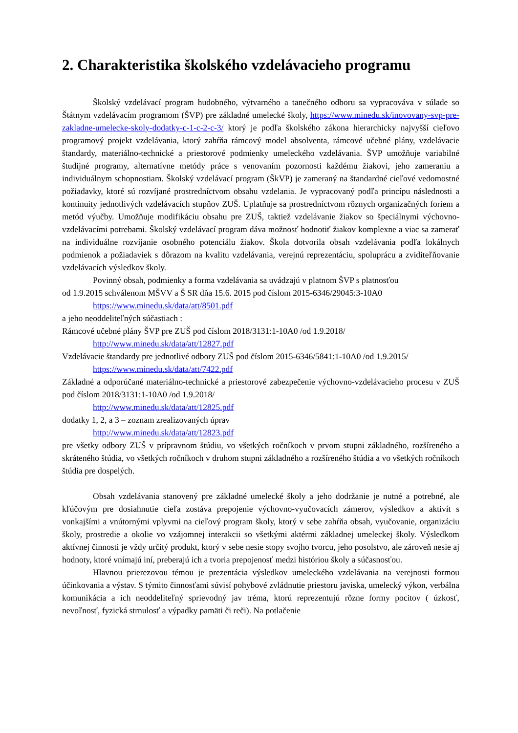2. Charakteristika školského vzdelávacieho programu
Školský vzdelávací program hudobného, výtvarného a tanečného odboru sa vypracováva v súlade so Štátnym vzdelávacím programom (ŠVP) pre základné umelecké školy, https://www.minedu.sk/inovovany-svp-pre-zakladne-umelecke-skoly-dodatky-c-1-c-2-c-3/ ktorý je podľa školského zákona hierarchicky najvyšší cieľovo programový projekt vzdelávania, ktorý zahŕňa rámcový model absolventa, rámcové učebné plány, vzdelávacie štandardy, materiálno-technické a priestorové podmienky umeleckého vzdelávania. ŠVP umožňuje variabilné študijné programy, alternatívne metódy práce s venovaním pozornosti každému žiakovi, jeho zameraniu a individuálnym schopnostiam. Školský vzdelávací program (ŠkVP) je zameraný na štandardné cieľové vedomostné požiadavky, ktoré sú rozvíjané prostredníctvom obsahu vzdelania. Je vypracovaný podľa princípu následnosti a kontinuity jednotlivých vzdelávacích stupňov ZUŠ. Uplatňuje sa prostredníctvom rôznych organizačných foriem a metód výučby. Umožňuje modifikáciu obsahu pre ZUŠ, taktiež vzdelávanie žiakov so špeciálnymi výchovno-vzdelávacími potrebami. Školský vzdelávací program dáva možnosť hodnotiť žiakov komplexne a viac sa zamerať na individuálne rozvíjanie osobného potenciálu žiakov. Škola dotvorila obsah vzdelávania podľa lokálnych podmienok a požiadaviek s dôrazom na kvalitu vzdelávania, verejnú reprezentáciu, spoluprácu a zviditeľňovanie vzdelávacích výsledkov školy.
Povinný obsah, podmienky a forma vzdelávania sa uvádzajú v platnom ŠVP s platnosťou
od 1.9.2015 schválenom MŠVV a Š SR dňa 15.6. 2015 pod číslom 2015-6346/29045:3-10A0
https://www.minedu.sk/data/att/8501.pdf
a jeho neoddeliteľných súčastiach :
Rámcové učebné plány ŠVP pre ZUŠ pod číslom 2018/3131:1-10A0 /od 1.9.2018/
http://www.minedu.sk/data/att/12827.pdf
Vzdelávacie štandardy pre jednotlivé odbory ZUŠ pod číslom 2015-6346/5841:1-10A0 /od 1.9.2015/
https://www.minedu.sk/data/att/7422.pdf
Základné a odporúčané materiálno-technické a priestorové zabezpečenie výchovno-vzdelávacieho procesu v ZUŠ pod číslom 2018/3131:1-10A0 /od 1.9.2018/
http://www.minedu.sk/data/att/12825.pdf
dodatky 1, 2, a 3 – zoznam zrealizovaných úprav
http://www.minedu.sk/data/att/12823.pdf
pre všetky odbory ZUŠ v prípravnom štúdiu, vo všetkých ročníkoch v prvom stupni základného, rozšíreného a skráteného štúdia, vo všetkých ročníkoch v druhom stupni základného a rozšíreného štúdia a vo všetkých ročníkoch štúdia pre dospelých.
Obsah vzdelávania stanovený pre základné umelecké školy a jeho dodržanie je nutné a potrebné, ale kľúčovým pre dosiahnutie cieľa zostáva prepojenie výchovno-vyučovacích zámerov, výsledkov a aktivít s vonkajšími a vnútornými vplyvmi na cieľový program školy, ktorý v sebe zahŕňa obsah, vyučovanie, organizáciu školy, prostredie a okolie vo vzájomnej interakcii so všetkými aktérmi základnej umeleckej školy. Výsledkom aktívnej činnosti je vždy určitý produkt, ktorý v sebe nesie stopy svojho tvorcu, jeho posolstvo, ale zároveň nesie aj hodnoty, ktoré vnímajú iní, preberajú ich a tvoria prepojenosť medzi históriou školy a súčasnosťou.
Hlavnou prierezovou témou je prezentácia výsledkov umeleckého vzdelávania na verejnosti formou účinkovania a výstav. S týmito činnosťami súvisí pohybové zvládnutie priestoru javiska, umelecký výkon, verbálna komunikácia a ich neoddeliteľný sprievodný jav tréma, ktorú reprezentujú rôzne formy pocitov ( úzkosť, nevoľnosť, fyzická strnulosť a výpadky pamäti či reči). Na potlačenie